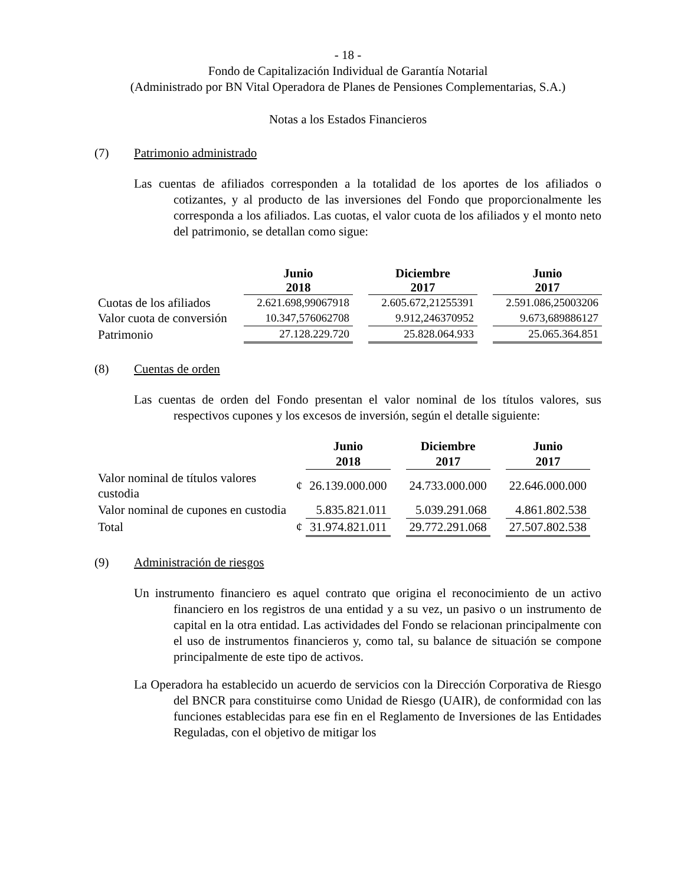- 18 -
Fondo de Capitalización Individual de Garantía Notarial
(Administrado por BN Vital Operadora de Planes de Pensiones Complementarias, S.A.)
Notas a los Estados Financieros
(7) Patrimonio administrado
Las cuentas de afiliados corresponden a la totalidad de los aportes de los afiliados o cotizantes, y al producto de las inversiones del Fondo que proporcionalmente les corresponda a los afiliados. Las cuotas, el valor cuota de los afiliados y el monto neto del patrimonio, se detallan como sigue:
| | Junio 2018 | | Diciembre 2017 | | Junio 2017 |
| --- | --- | --- | --- | --- | --- |
| Cuotas de los afiliados | 2.621.698,99067918 | | 2.605.672,21255391 | | 2.591.086,25003206 |
| Valor cuota de conversión | 10.347,576062708 | | 9.912,246370952 | | 9.673,689886127 |
| Patrimonio | 27.128.229.720 | | 25.828.064.933 | | 25.065.364.851 |
(8) Cuentas de orden
Las cuentas de orden del Fondo presentan el valor nominal de los títulos valores, sus respectivos cupones y los excesos de inversión, según el detalle siguiente:
| | | Junio 2018 | | Diciembre 2017 | | Junio 2017 |
| --- | --- | --- | --- | --- | --- | --- |
| Valor nominal de títulos valores custodia | ¢ | 26.139.000.000 | | 24.733.000.000 | | 22.646.000.000 |
| Valor nominal de cupones en custodia | | 5.835.821.011 | | 5.039.291.068 | | 4.861.802.538 |
| Total | ¢ | 31.974.821.011 | | 29.772.291.068 | | 27.507.802.538 |
(9) Administración de riesgos
Un instrumento financiero es aquel contrato que origina el reconocimiento de un activo financiero en los registros de una entidad y a su vez, un pasivo o un instrumento de capital en la otra entidad. Las actividades del Fondo se relacionan principalmente con el uso de instrumentos financieros y, como tal, su balance de situación se compone principalmente de este tipo de activos.
La Operadora ha establecido un acuerdo de servicios con la Dirección Corporativa de Riesgo del BNCR para constituirse como Unidad de Riesgo (UAIR), de conformidad con las funciones establecidas para ese fin en el Reglamento de Inversiones de las Entidades Reguladas, con el objetivo de mitigar los